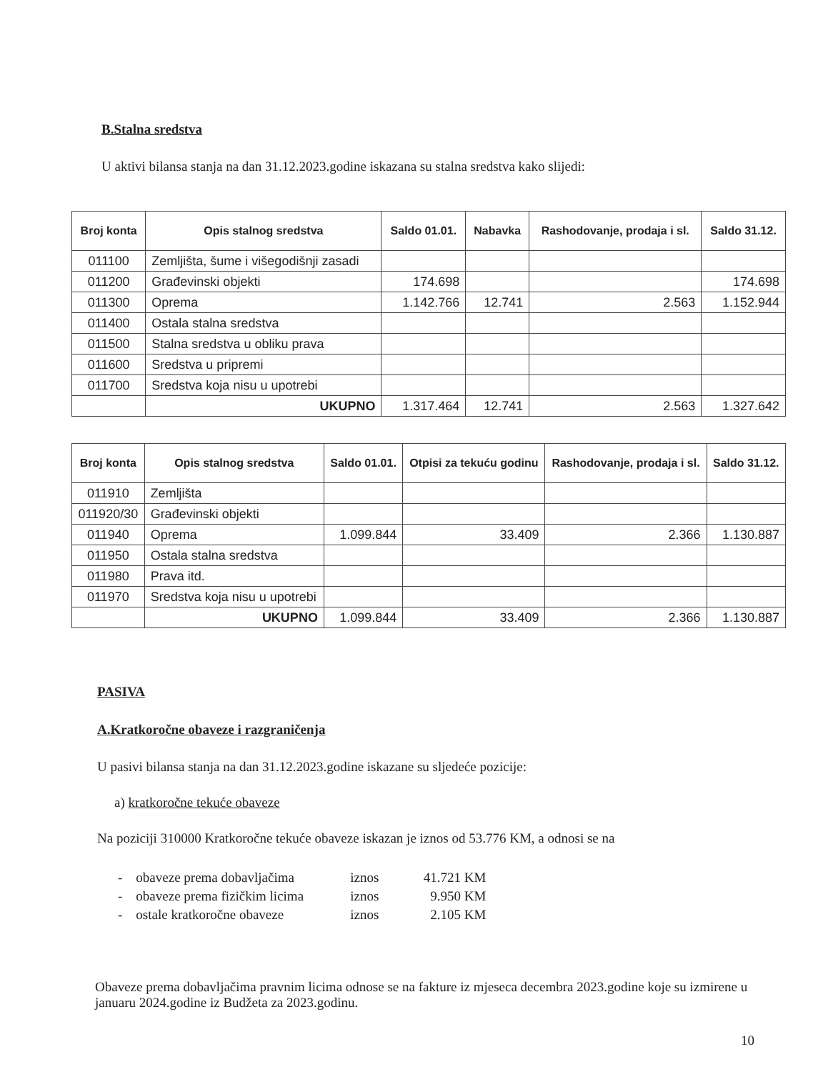B.Stalna sredstva
U aktivi bilansa stanja na dan 31.12.2023.godine iskazana su stalna sredstva kako slijedi:
| Broj konta | Opis stalnog sredstva | Saldo 01.01. | Nabavka | Rashodovanje, prodaja i sl. | Saldo 31.12. |
| --- | --- | --- | --- | --- | --- |
| 011100 | Zemljišta, šume i višegodišnji zasadi | | | | |
| 011200 | Građevinski objekti | 174.698 | | | 174.698 |
| 011300 | Oprema | 1.142.766 | 12.741 | 2.563 | 1.152.944 |
| 011400 | Ostala stalna sredstva | | | | |
| 011500 | Stalna sredstva u obliku prava | | | | |
| 011600 | Sredstva u pripremi | | | | |
| 011700 | Sredstva koja nisu u upotrebi | | | | |
| | UKUPNO | 1.317.464 | 12.741 | 2.563 | 1.327.642 |
| Broj konta | Opis stalnog sredstva | Saldo 01.01. | Otpisi za tekuću godinu | Rashodovanje, prodaja i sl. | Saldo 31.12. |
| --- | --- | --- | --- | --- | --- |
| 011910 | Zemljišta | | | | |
| 011920/30 | Građevinski objekti | | | | |
| 011940 | Oprema | 1.099.844 | 33.409 | 2.366 | 1.130.887 |
| 011950 | Ostala stalna sredstva | | | | |
| 011980 | Prava itd. | | | | |
| 011970 | Sredstva koja nisu u upotrebi | | | | |
| | UKUPNO | 1.099.844 | 33.409 | 2.366 | 1.130.887 |
PASIVA
A.Kratkoročne obaveze i razgraničenja
U pasivi bilansa stanja na dan 31.12.2023.godine iskazane su sljedeće pozicije:
a) kratkoročne tekuće obaveze
Na poziciji 310000 Kratkoročne tekuće obaveze iskazan je iznos od 53.776 KM, a odnosi se na
- obaveze prema dobavljačima iznos 41.721 KM
- obaveze prema fizičkim licima iznos 9.950 KM
- ostale kratkoročne obaveze iznos 2.105 KM
Obaveze prema dobavljačima pravnim licima odnose se na fakture iz mjeseca decembra 2023.godine koje su izmirene u januaru 2024.godine iz Budžeta za 2023.godinu.
10